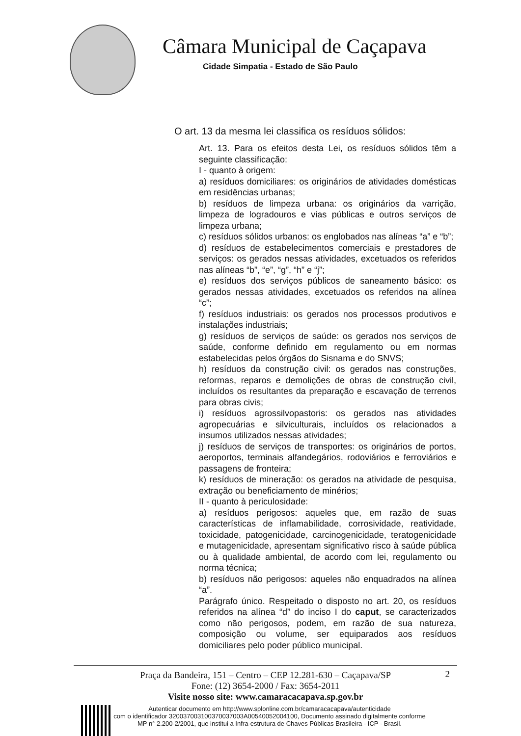Câmara Municipal de Caçapava
Cidade Simpatia - Estado de São Paulo
O art. 13 da mesma lei classifica os resíduos sólidos:
Art. 13. Para os efeitos desta Lei, os resíduos sólidos têm a seguinte classificação:
I - quanto à origem:
a) resíduos domiciliares: os originários de atividades domésticas em residências urbanas;
b) resíduos de limpeza urbana: os originários da varrição, limpeza de logradouros e vias públicas e outros serviços de limpeza urbana;
c) resíduos sólidos urbanos: os englobados nas alíneas “a” e “b”;
d) resíduos de estabelecimentos comerciais e prestadores de serviços: os gerados nessas atividades, excetuados os referidos nas alíneas “b”, “e”, “g”, “h” e “j”;
e) resíduos dos serviços públicos de saneamento básico: os gerados nessas atividades, excetuados os referidos na alínea “c”;
f) resíduos industriais: os gerados nos processos produtivos e instalações industriais;
g) resíduos de serviços de saúde: os gerados nos serviços de saúde, conforme definido em regulamento ou em normas estabelecidas pelos órgãos do Sisnama e do SNVS;
h) resíduos da construção civil: os gerados nas construções, reformas, reparos e demolições de obras de construção civil, incluídos os resultantes da preparação e escavação de terrenos para obras civis;
i) resíduos agrossilvopastoris: os gerados nas atividades agropecuárias e silviculturais, incluídos os relacionados a insumos utilizados nessas atividades;
j) resíduos de serviços de transportes: os originários de portos, aeroportos, terminais alfandegários, rodoviários e ferroviários e passagens de fronteira;
k) resíduos de mineração: os gerados na atividade de pesquisa, extração ou beneficiamento de minérios;
II - quanto à periculosidade:
a) resíduos perigosos: aqueles que, em razão de suas características de inflamabilidade, corrosividade, reatividade, toxicidade, patogenicidade, carcinogenicidade, teratogenicidade e mutagenicidade, apresentam significativo risco à saúde pública ou à qualidade ambiental, de acordo com lei, regulamento ou norma técnica;
b) resíduos não perigosos: aqueles não enquadrados na alínea “a”.
Parágrafo único. Respeitado o disposto no art. 20, os resíduos referidos na alínea “d” do inciso I do caput, se caracterizados como não perigosos, podem, em razão de sua natureza, composição ou volume, ser equiparados aos resíduos domiciliares pelo poder público municipal.
2 Praça da Bandeira, 151 – Centro – CEP 12.281-630 – Caçapava/SP
Fone: (12) 3654-2000 / Fax: 3654-2011
Visite nosso site: www.camaracacapava.sp.gov.br
Autenticar documento em http://www.splonline.com.br/camaracacapava/autenticidade
com o identificador 320037003100370037003A00540052004100, Documento assinado digitalmente conforme MP n° 2.200-2/2001, que institui a Infra-estrutura de Chaves Públicas Brasileira - ICP - Brasil.